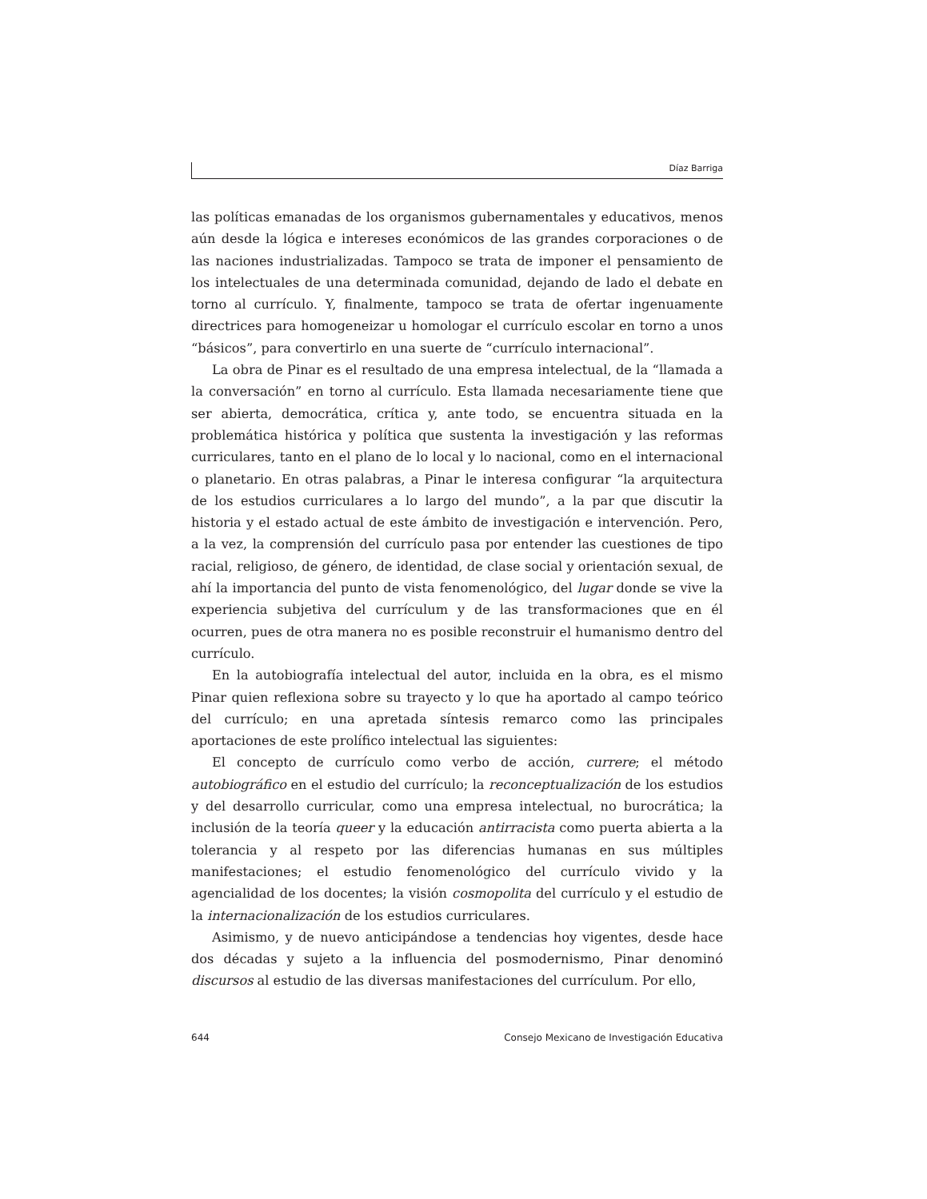Díaz Barriga
las políticas emanadas de los organismos gubernamentales y educativos, menos aún desde la lógica e intereses económicos de las grandes corporaciones o de las naciones industrializadas. Tampoco se trata de imponer el pensamiento de los intelectuales de una determinada comunidad, dejando de lado el debate en torno al currículo. Y, finalmente, tampoco se trata de ofertar ingenuamente directrices para homogeneizar u homologar el currículo escolar en torno a unos “básicos”, para convertirlo en una suerte de “currículo internacional”.
La obra de Pinar es el resultado de una empresa intelectual, de la “llamada a la conversación” en torno al currículo. Esta llamada necesariamente tiene que ser abierta, democrática, crítica y, ante todo, se encuentra situada en la problemática histórica y política que sustenta la investigación y las reformas curriculares, tanto en el plano de lo local y lo nacional, como en el internacional o planetario. En otras palabras, a Pinar le interesa configurar “la arquitectura de los estudios curriculares a lo largo del mundo”, a la par que discutir la historia y el estado actual de este ámbito de investigación e intervención. Pero, a la vez, la comprensión del currículo pasa por entender las cuestiones de tipo racial, religioso, de género, de identidad, de clase social y orientación sexual, de ahí la importancia del punto de vista fenomenológico, del lugar donde se vive la experiencia subjetiva del currículum y de las transformaciones que en él ocurren, pues de otra manera no es posible reconstruir el humanismo dentro del currículo.
En la autobiografía intelectual del autor, incluida en la obra, es el mismo Pinar quien reflexiona sobre su trayecto y lo que ha aportado al campo teórico del currículo; en una apretada síntesis remarco como las principales aportaciones de este prolífico intelectual las siguientes:
El concepto de currículo como verbo de acción, currere; el método autobiográfico en el estudio del currículo; la reconceptualización de los estudios y del desarrollo curricular, como una empresa intelectual, no burocrática; la inclusión de la teoría queer y la educación antirracista como puerta abierta a la tolerancia y al respeto por las diferencias humanas en sus múltiples manifestaciones; el estudio fenomenológico del currículo vivido y la agencialidad de los docentes; la visión cosmopolita del currículo y el estudio de la internacionalización de los estudios curriculares.
Asimismo, y de nuevo anticipándose a tendencias hoy vigentes, desde hace dos décadas y sujeto a la influencia del posmodernismo, Pinar denominó discursos al estudio de las diversas manifestaciones del currículum. Por ello,
644 Consejo Mexicano de Investigación Educativa